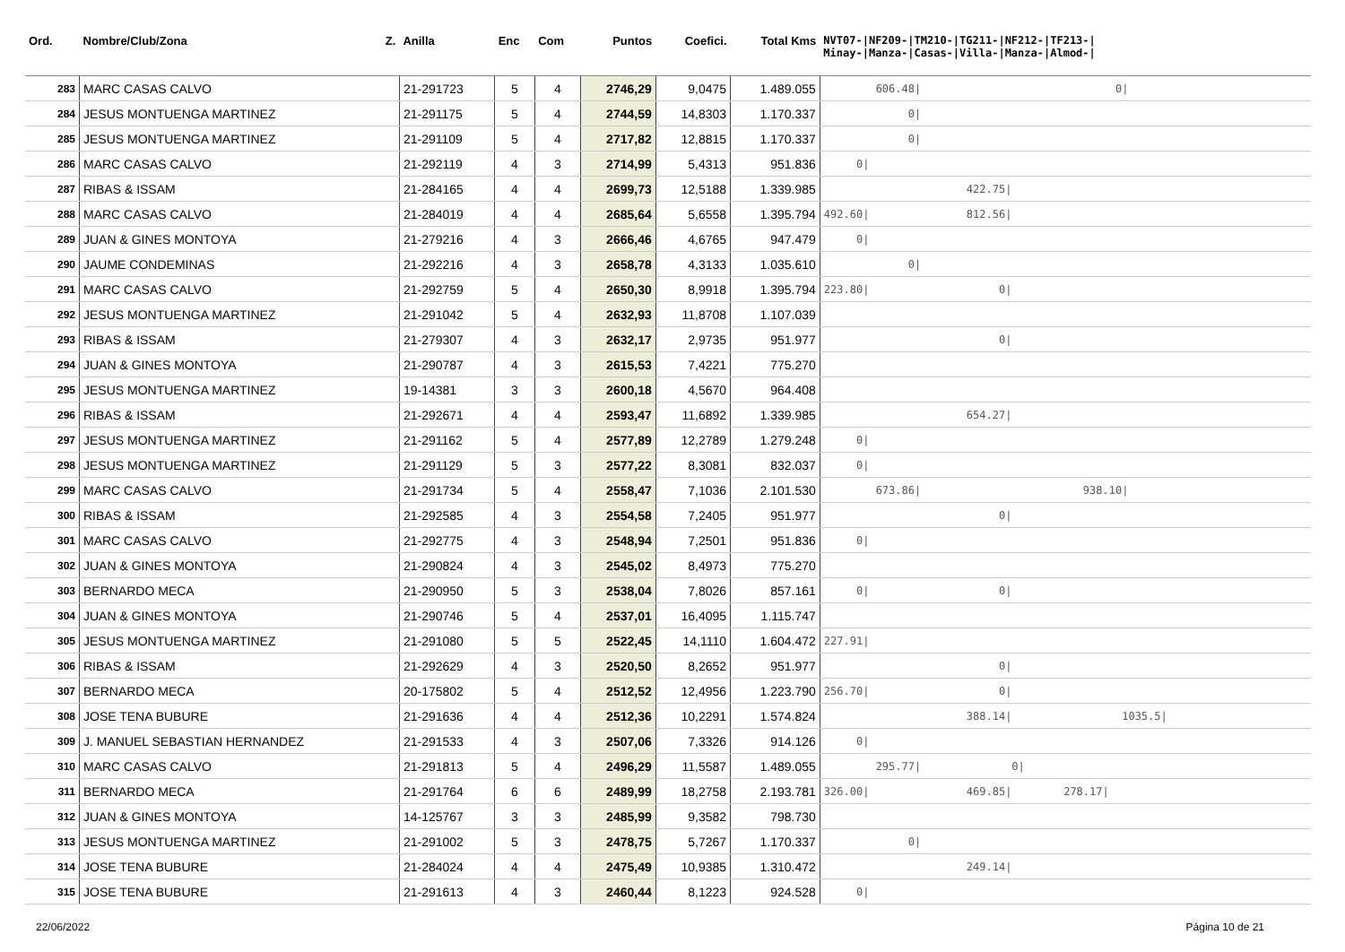| Ord. | Nombre/Club/Zona Z. | Anilla | Enc | Com | Puntos | Coefici. | Total Kms | NVT07-/NF209-/TM210-/TG211-/NF212-/TF213-/ Minay-/Manza-/Casas-/Villa-/Manza-/Almod-/ |
| --- | --- | --- | --- | --- | --- | --- | --- | --- |
| 283 | MARC CASAS CALVO | 21-291723 | 5 | 4 | 2746,29 | 9,0475 | 1.489.055 | 606.48/ 0/ |
| 284 | JESUS MONTUENGA MARTINEZ | 21-291175 | 5 | 4 | 2744,59 | 14,8303 | 1.170.337 | 0/ |
| 285 | JESUS MONTUENGA MARTINEZ | 21-291109 | 5 | 4 | 2717,82 | 12,8815 | 1.170.337 | 0/ |
| 286 | MARC CASAS CALVO | 21-292119 | 4 | 3 | 2714,99 | 5,4313 | 951.836 | 0/ |
| 287 | RIBAS & ISSAM | 21-284165 | 4 | 4 | 2699,73 | 12,5188 | 1.339.985 | 422.75/ |
| 288 | MARC CASAS CALVO | 21-284019 | 4 | 4 | 2685,64 | 5,6558 | 1.395.794 | 492.60/ 812.56/ |
| 289 | JUAN & GINES MONTOYA | 21-279216 | 4 | 3 | 2666,46 | 4,6765 | 947.479 | 0/ |
| 290 | JAUME CONDEMINAS | 21-292216 | 4 | 3 | 2658,78 | 4,3133 | 1.035.610 | 0/ |
| 291 | MARC CASAS CALVO | 21-292759 | 5 | 4 | 2650,30 | 8,9918 | 1.395.794 | 223.80/ 0/ |
| 292 | JESUS MONTUENGA MARTINEZ | 21-291042 | 5 | 4 | 2632,93 | 11,8708 | 1.107.039 | |
| 293 | RIBAS & ISSAM | 21-279307 | 4 | 3 | 2632,17 | 2,9735 | 951.977 | 0/ |
| 294 | JUAN & GINES MONTOYA | 21-290787 | 4 | 3 | 2615,53 | 7,4221 | 775.270 | |
| 295 | JESUS MONTUENGA MARTINEZ | 19-14381 | 3 | 3 | 2600,18 | 4,5670 | 964.408 | |
| 296 | RIBAS & ISSAM | 21-292671 | 4 | 4 | 2593,47 | 11,6892 | 1.339.985 | 654.27/ |
| 297 | JESUS MONTUENGA MARTINEZ | 21-291162 | 5 | 4 | 2577,89 | 12,2789 | 1.279.248 | 0/ |
| 298 | JESUS MONTUENGA MARTINEZ | 21-291129 | 5 | 3 | 2577,22 | 8,3081 | 832.037 | 0/ |
| 299 | MARC CASAS CALVO | 21-291734 | 5 | 4 | 2558,47 | 7,1036 | 2.101.530 | 673.86/ 938.10/ |
| 300 | RIBAS & ISSAM | 21-292585 | 4 | 3 | 2554,58 | 7,2405 | 951.977 | 0/ |
| 301 | MARC CASAS CALVO | 21-292775 | 4 | 3 | 2548,94 | 7,2501 | 951.836 | 0/ |
| 302 | JUAN & GINES MONTOYA | 21-290824 | 4 | 3 | 2545,02 | 8,4973 | 775.270 | |
| 303 | BERNARDO MECA | 21-290950 | 5 | 3 | 2538,04 | 7,8026 | 857.161 | 0/ 0/ |
| 304 | JUAN & GINES MONTOYA | 21-290746 | 5 | 4 | 2537,01 | 16,4095 | 1.115.747 | |
| 305 | JESUS MONTUENGA MARTINEZ | 21-291080 | 5 | 5 | 2522,45 | 14,1110 | 1.604.472 | 227.91/ |
| 306 | RIBAS & ISSAM | 21-292629 | 4 | 3 | 2520,50 | 8,2652 | 951.977 | 0/ |
| 307 | BERNARDO MECA | 20-175802 | 5 | 4 | 2512,52 | 12,4956 | 1.223.790 | 256.70/ 0/ |
| 308 | JOSE TENA BUBURE | 21-291636 | 4 | 4 | 2512,36 | 10,2291 | 1.574.824 | 388.14/ 1035.5/ |
| 309 | J. MANUEL SEBASTIAN HERNANDEZ | 21-291533 | 4 | 3 | 2507,06 | 7,3326 | 914.126 | 0/ |
| 310 | MARC CASAS CALVO | 21-291813 | 5 | 4 | 2496,29 | 11,5587 | 1.489.055 | 295.77/ 0/ |
| 311 | BERNARDO MECA | 21-291764 | 6 | 6 | 2489,99 | 18,2758 | 2.193.781 | 326.00/ 469.85/ 278.17/ |
| 312 | JUAN & GINES MONTOYA | 14-125767 | 3 | 3 | 2485,99 | 9,3582 | 798.730 | |
| 313 | JESUS MONTUENGA MARTINEZ | 21-291002 | 5 | 3 | 2478,75 | 5,7267 | 1.170.337 | 0/ |
| 314 | JOSE TENA BUBURE | 21-284024 | 4 | 4 | 2475,49 | 10,9385 | 1.310.472 | 249.14/ |
| 315 | JOSE TENA BUBURE | 21-291613 | 4 | 3 | 2460,44 | 8,1223 | 924.528 | 0/ |
22/06/2022 Página 10 de 21